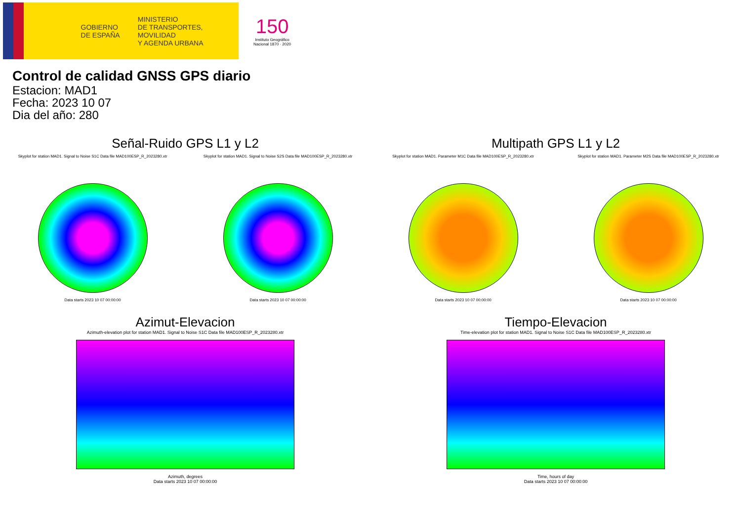GOBIERNO
DE ESPAÑA
MINISTERIO
DE TRANSPORTES, MOVILIDAD
Y AGENDA URBANA
150
Instituto Geográfico
Nacional 1870 · 2020
Control de calidad GNSS GPS diario
Estacion: MAD1
Fecha: 2023 10 07
Dia del año: 280
Señal-Ruido GPS L1 y L2
Skyplot for station MAD1. Signal to Noise S1C Data file MAD100ESP_R_2023280.xtr
Data starts 2023 10 07 00:00:00
Skyplot for station MAD1. Signal to Noise S2S Data file MAD100ESP_R_2023280.xtr
Data starts 2023 10 07 00:00:00
Multipath GPS L1 y L2
Skyplot for station MAD1. Parameter M1C Data file MAD100ESP_R_2023280.xtr
Data starts 2023 10 07 00:00:00
Skyplot for station MAD1. Parameter M2S Data file MAD100ESP_R_2023280.xtr
Data starts 2023 10 07 00:00:00
Azimut-Elevacion
Azimuth-elevation plot for station MAD1. Signal to Noise S1C Data file MAD100ESP_R_2023280.xtr
Azimuth, degrees
Data starts 2023 10 07 00:00:00
Tiempo-Elevacion
Time-elevation plot for station MAD1. Signal to Noise S1C Data file MAD100ESP_R_2023280.xtr
Time, hours of day
Data starts 2023 10 07 00:00:00